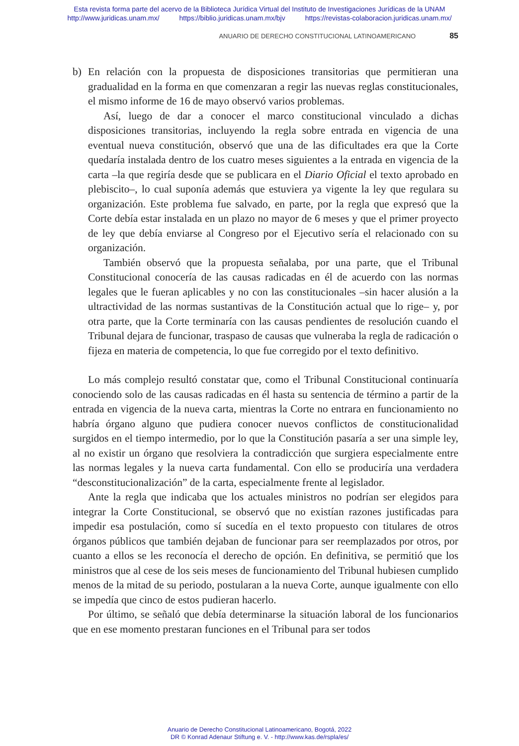Esta revista forma parte del acervo de la Biblioteca Jurídica Virtual del Instituto de Investigaciones Jurídicas de la UNAM
http://www.juridicas.unam.mx/ https://biblio.juridicas.unam.mx/bjv https://revistas-colaboracion.juridicas.unam.mx/
ANUARIO DE DERECHO CONSTITUCIONAL LATINOAMERICANO 85
b) En relación con la propuesta de disposiciones transitorias que permitieran una gradualidad en la forma en que comenzaran a regir las nuevas reglas constitucionales, el mismo informe de 16 de mayo observó varios problemas.
Así, luego de dar a conocer el marco constitucional vinculado a dichas disposiciones transitorias, incluyendo la regla sobre entrada en vigencia de una eventual nueva constitución, observó que una de las dificultades era que la Corte quedaría instalada dentro de los cuatro meses siguientes a la entrada en vigencia de la carta –la que regiría desde que se publicara en el Diario Oficial el texto aprobado en plebiscito–, lo cual suponía además que estuviera ya vigente la ley que regulara su organización. Este problema fue salvado, en parte, por la regla que expresó que la Corte debía estar instalada en un plazo no mayor de 6 meses y que el primer proyecto de ley que debía enviarse al Congreso por el Ejecutivo sería el relacionado con su organización.
También observó que la propuesta señalaba, por una parte, que el Tribunal Constitucional conocería de las causas radicadas en él de acuerdo con las normas legales que le fueran aplicables y no con las constitucionales –sin hacer alusión a la ultractividad de las normas sustantivas de la Constitución actual que lo rige– y, por otra parte, que la Corte terminaría con las causas pendientes de resolución cuando el Tribunal dejara de funcionar, traspaso de causas que vulneraba la regla de radicación o fijeza en materia de competencia, lo que fue corregido por el texto definitivo.
Lo más complejo resultó constatar que, como el Tribunal Constitucional continuaría conociendo solo de las causas radicadas en él hasta su sentencia de término a partir de la entrada en vigencia de la nueva carta, mientras la Corte no entrara en funcionamiento no habría órgano alguno que pudiera conocer nuevos conflictos de constitucionalidad surgidos en el tiempo intermedio, por lo que la Constitución pasaría a ser una simple ley, al no existir un órgano que resolviera la contradicción que surgiera especialmente entre las normas legales y la nueva carta fundamental. Con ello se produciría una verdadera “desconstitucionalización” de la carta, especialmente frente al legislador.
Ante la regla que indicaba que los actuales ministros no podrían ser elegidos para integrar la Corte Constitucional, se observó que no existían razones justificadas para impedir esa postulación, como sí sucedía en el texto propuesto con titulares de otros órganos públicos que también dejaban de funcionar para ser reemplazados por otros, por cuanto a ellos se les reconocía el derecho de opción. En definitiva, se permitió que los ministros que al cese de los seis meses de funcionamiento del Tribunal hubiesen cumplido menos de la mitad de su periodo, postularan a la nueva Corte, aunque igualmente con ello se impedía que cinco de estos pudieran hacerlo.
Por último, se señaló que debía determinarse la situación laboral de los funcionarios que en ese momento prestaran funciones en el Tribunal para ser todos
Anuario de Derecho Constitucional Latinoamericano, Bogotá, 2022
DR © Konrad Adenaur Stiftung e. V. - http://www.kas.de/rspla/es/